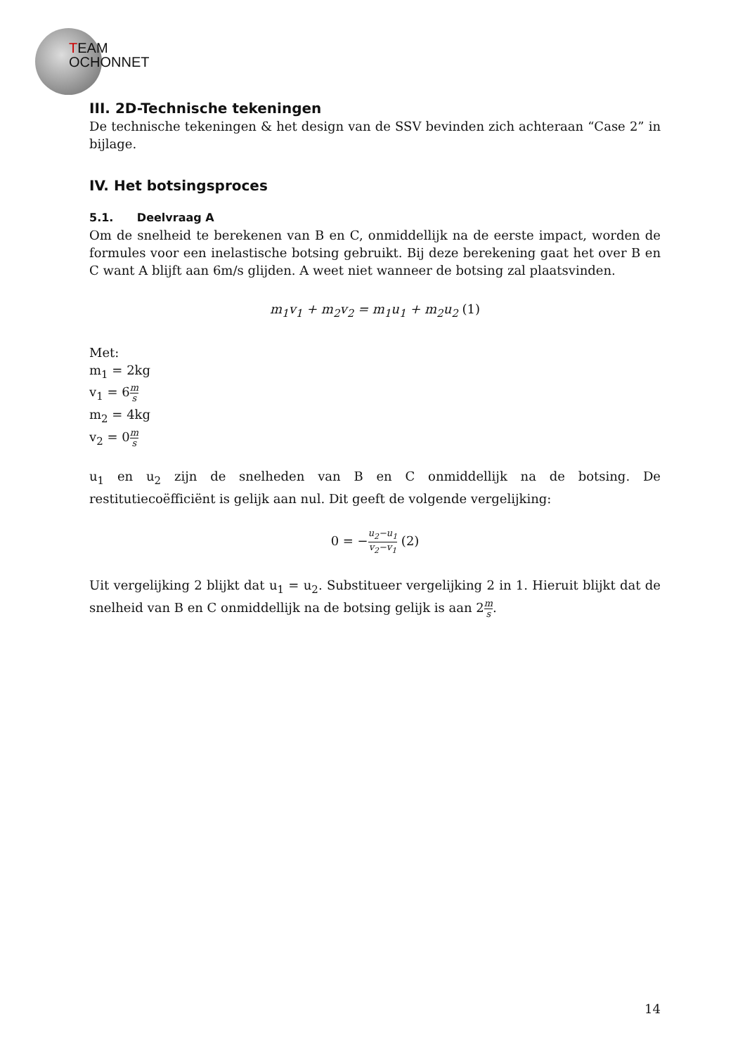TEAM
OCHONNET
III. 2D-Technische tekeningen
De technische tekeningen & het design van de SSV bevinden zich achteraan “Case 2” in bijlage.
IV. Het botsingsproces
5.1. Deelvraag A
Om de snelheid te berekenen van B en C, onmiddellijk na de eerste impact, worden de formules voor een inelastische botsing gebruikt. Bij deze berekening gaat het over B en C want A blijft aan 6m/s glijden. A weet niet wanneer de botsing zal plaatsvinden.
m<sub>1</sub>v<sub>1</sub> + m<sub>2</sub>v<sub>2</sub> = m<sub>1</sub>u<sub>1</sub> + m<sub>2</sub>u<sub>2</sub> (1)
Met:
m<sub>1</sub> = 2kg
v<sub>1</sub> = 6m s
m<sub>2</sub> = 4kg
v<sub>2</sub> = 0m s
u<sub>1</sub> en u<sub>2</sub> zijn de snelheden van B en C onmiddellijk na de botsing. De restitutiecoëfficiënt is gelijk aan nul. Dit geeft de volgende vergelijking:
0 = −u<sub>2</sub>−u<sub>1</sub> v<sub>2</sub>−v<sub>1</sub> (2)
Uit vergelijking 2 blijkt dat u<sub>1</sub> = u<sub>2</sub>. Substitueer vergelijking 2 in 1. Hieruit blijkt dat de snelheid van B en C onmiddellijk na de botsing gelijk is aan 2m s.
14